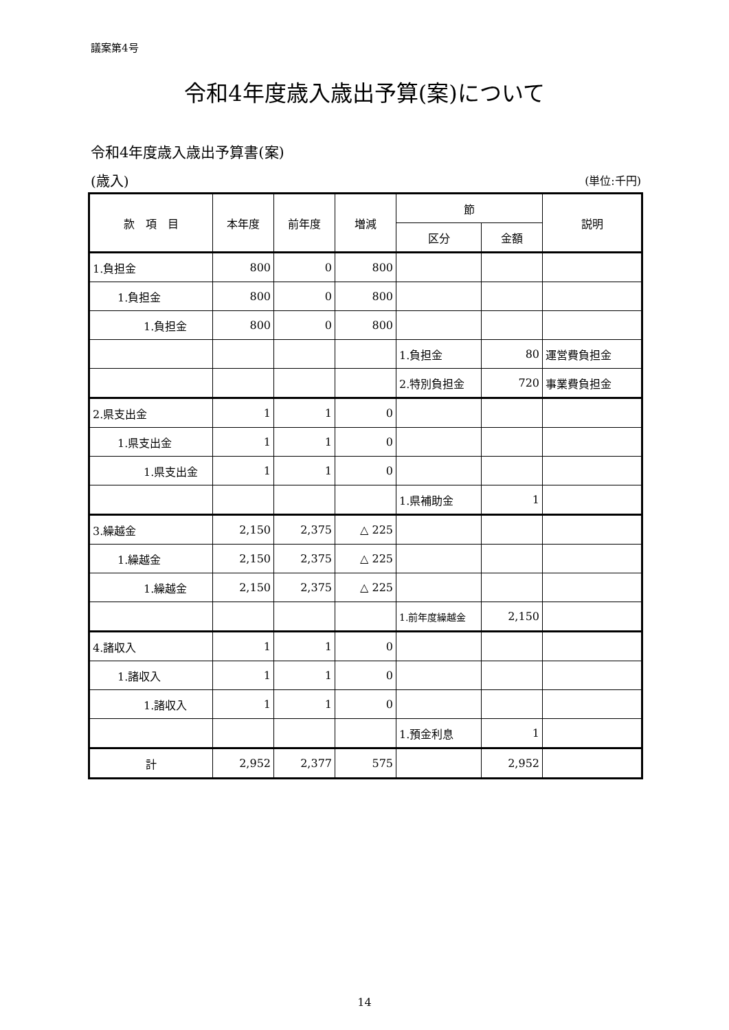議案第4号
令和4年度歳入歳出予算(案)について
令和4年度歳入歳出予算書(案)
(歳入) (単位:千円)
| 款 項 目 | 本年度 | 前年度 | 増減 | 節 | | 説明 |
| --- | --- | --- | --- | --- | --- | --- |
| | | | | 区分 | 金額 | |
| 1.負担金 | 800 | 0 | 800 | | | |
| 1.負担金 | 800 | 0 | 800 | | | |
| 1.負担金 | 800 | 0 | 800 | | | |
| | | | | 1.負担金 | 80 | 運営費負担金 |
| | | | | 2.特別負担金 | 720 | 事業費負担金 |
| 2.県支出金 | 1 | 1 | 0 | | | |
| 1.県支出金 | 1 | 1 | 0 | | | |
| 1.県支出金 | 1 | 1 | 0 | | | |
| | | | | 1.県補助金 | 1 | |
| 3.繰越金 | 2,150 | 2,375 | △ 225 | | | |
| 1.繰越金 | 2,150 | 2,375 | △ 225 | | | |
| 1.繰越金 | 2,150 | 2,375 | △ 225 | | | |
| | | | | 1.前年度繰越金 | 2,150 | |
| 4.諸収入 | 1 | 1 | 0 | | | |
| 1.諸収入 | 1 | 1 | 0 | | | |
| 1.諸収入 | 1 | 1 | 0 | | | |
| | | | | 1.預金利息 | 1 | |
| 計 | 2,952 | 2,377 | 575 | | 2,952 | |
14